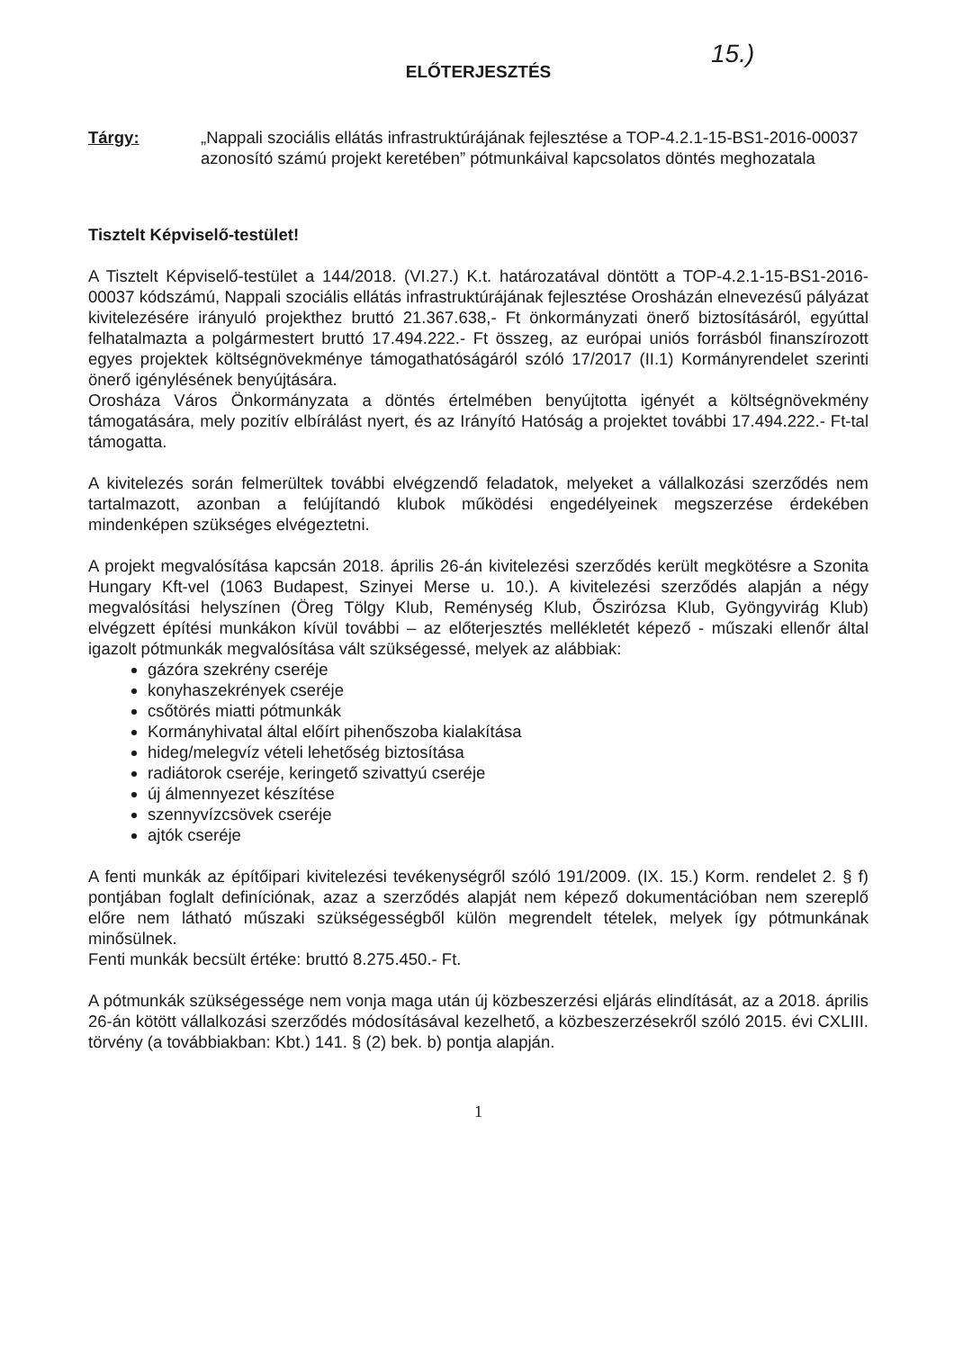15.)
ELŐTERJESZTÉS
Tárgy: „Nappali szociális ellátás infrastruktúrájának fejlesztése a TOP-4.2.1-15-BS1-2016-00037 azonosító számú projekt keretében” pótmunkáival kapcsolatos döntés meghozatala
Tisztelt Képviselő-testület!
A Tisztelt Képviselő-testület a 144/2018. (VI.27.) K.t. határozatával döntött a TOP-4.2.1-15-BS1-2016-00037 kódszámú, Nappali szociális ellátás infrastruktúrájának fejlesztése Orosházán elnevezésű pályázat kivitelezésére irányuló projekthez bruttó 21.367.638,- Ft önkormányzati önerő biztosításáról, egyúttal felhatalmazta a polgármestert bruttó 17.494.222.- Ft összeg, az európai uniós forrásból finanszírozott egyes projektek költségnövekménye támogathatóságáról szóló 17/2017 (II.1) Kormányrendelet szerinti önerő igénylésének benyújtására.
Orosháza Város Önkormányzata a döntés értelmében benyújtotta igényét a költségnövekmény támogatására, mely pozitív elbírálást nyert, és az Irányító Hatóság a projektet további 17.494.222.- Ft-tal támogatta.
A kivitelezés során felmerültek további elvégzendő feladatok, melyeket a vállalkozási szerződés nem tartalmazott, azonban a felújítandó klubok működési engedélyeinek megszerzése érdekében mindenképen szükséges elvégeztetni.
A projekt megvalósítása kapcsán 2018. április 26-án kivitelezési szerződés került megkötésre a Szonita Hungary Kft-vel (1063 Budapest, Szinyei Merse u. 10.). A kivitelezési szerződés alapján a négy megvalósítási helyszínen (Öreg Tölgy Klub, Reménység Klub, Őszirózsa Klub, Gyöngyvirág Klub) elvégzett építési munkákon kívül további – az előterjesztés mellékletét képező - műszaki ellenőr által igazolt pótmunkák megvalósítása vált szükségessé, melyek az alábbiak:
gázóra szekrény cseréje
konyhaszekrények cseréje
csőtörés miatti pótmunkák
Kormányhivatal által előírt pihenőszoba kialakítása
hideg/melegvíz vételi lehetőség biztosítása
radiátorok cseréje, keringető szivattyú cseréje
új álmennyezet készítése
szennyvízcsövek cseréje
ajtók cseréje
A fenti munkák az építőipari kivitelezési tevékenységről szóló 191/2009. (IX. 15.) Korm. rendelet 2. § f) pontjában foglalt definíciónak, azaz a szerződés alapját nem képező dokumentációban nem szereplő előre nem látható műszaki szükségességből külön megrendelt tételek, melyek így pótmunkának minősülnek.
Fenti munkák becsült értéke: bruttó 8.275.450.- Ft.
A pótmunkák szükségessége nem vonja maga után új közbeszerzési eljárás elindítását, az a 2018. április 26-án kötött vállalkozási szerződés módosításával kezelhető, a közbeszerzésekről szóló 2015. évi CXLIII. törvény (a továbbiakban: Kbt.) 141. § (2) bek. b) pontja alapján.
1